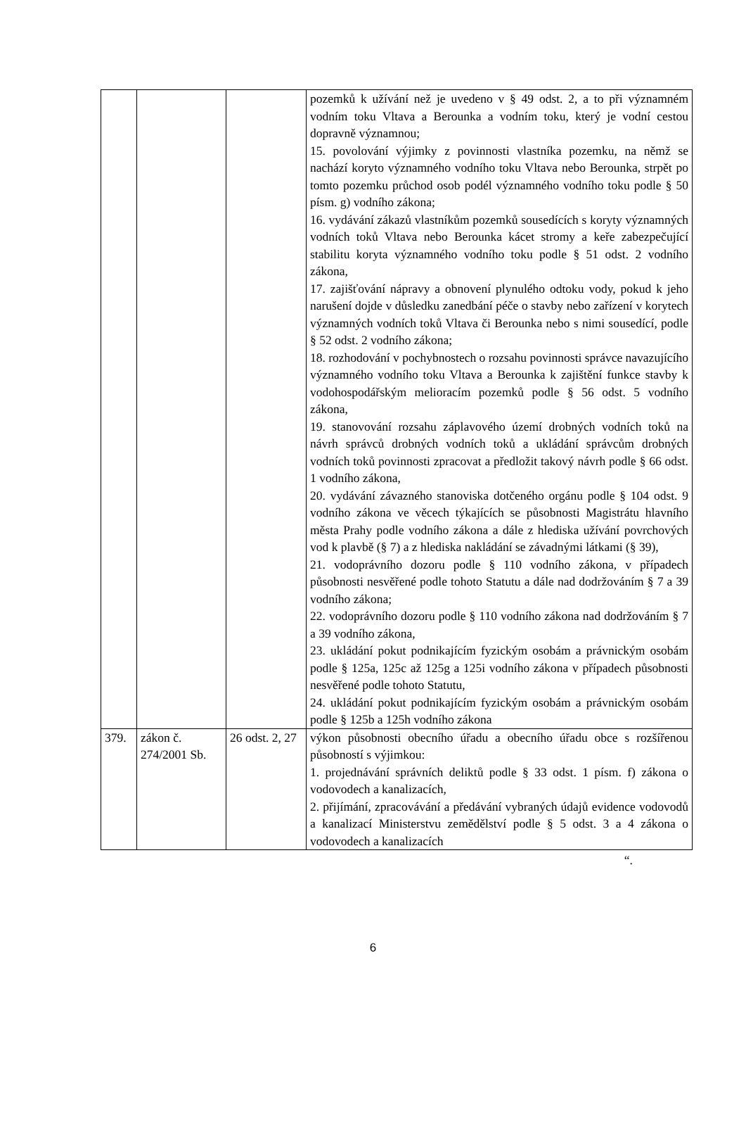| | | | pozemků k užívání než je uvedeno v § 49 odst. 2, a to při významném vodním toku Vltava a Berounka a vodním toku, který je vodní cestou dopravně významnou; 15. povolování výjimky z povinnosti vlastníka pozemku, na němž se nachází koryto významného vodního toku Vltava nebo Berounka, strpět po tomto pozemku průchod osob podél významného vodního toku podle § 50 písm. g) vodního zákona; 16. vydávání zákazů vlastníkům pozemků sousedících s koryty významných vodních toků Vltava nebo Berounka kácet stromy a keře zabezpečující stabilitu koryta významného vodního toku podle § 51 odst. 2 vodního zákona, 17. zajišťování nápravy a obnovení plynulého odtoku vody, pokud k jeho narušení dojde v důsledku zanedbání péče o stavby nebo zařízení v korytech významných vodních toků Vltava či Berounka nebo s nimi sousedící, podle § 52 odst. 2 vodního zákona; 18. rozhodování v pochybnostech o rozsahu povinnosti správce navazujícího významného vodního toku Vltava a Berounka k zajištění funkce stavby k vodohospodářským melioracím pozemků podle § 56 odst. 5 vodního zákona, 19. stanovování rozsahu záplavového území drobných vodních toků na návrh správců drobných vodních toků a ukládání správcům drobných vodních toků povinnosti zpracovat a předložit takový návrh podle § 66 odst. 1 vodního zákona, 20. vydávání závazného stanoviska dotčeného orgánu podle § 104 odst. 9 vodního zákona ve věcech týkajících se působnosti Magistrátu hlavního města Prahy podle vodního zákona a dále z hlediska užívání povrchových vod k plavbě (§ 7) a z hlediska nakládání se závadnými látkami (§ 39), 21. vodoprávního dozoru podle § 110 vodního zákona, v případech působnosti nesvěřené podle tohoto Statutu a dále nad dodržováním § 7 a 39 vodního zákona; 22. vodoprávního dozoru podle § 110 vodního zákona nad dodržováním § 7 a 39 vodního zákona, 23. ukládání pokut podnikajícím fyzickým osobám a právnickým osobám podle § 125a, 125c až 125g a 125i vodního zákona v případech působnosti nesvěřené podle tohoto Statutu, 24. ukládání pokut podnikajícím fyzickým osobám a právnickým osobám podle § 125b a 125h vodního zákona |
| 379. | zákon č. 274/2001 Sb. | 26 odst. 2, 27 | výkon působnosti obecního úřadu a obecního úřadu obce s rozšířenou působností s výjimkou: 1. projednávání správních deliktů podle § 33 odst. 1 písm. f) zákona o vodovodech a kanalizacích, 2. přijímání, zpracovávání a předávání vybraných údajů evidence vodovodů a kanalizací Ministerstvu zemědělství podle § 5 odst. 3 a 4 zákona o vodovodech a kanalizacích |
“.
6